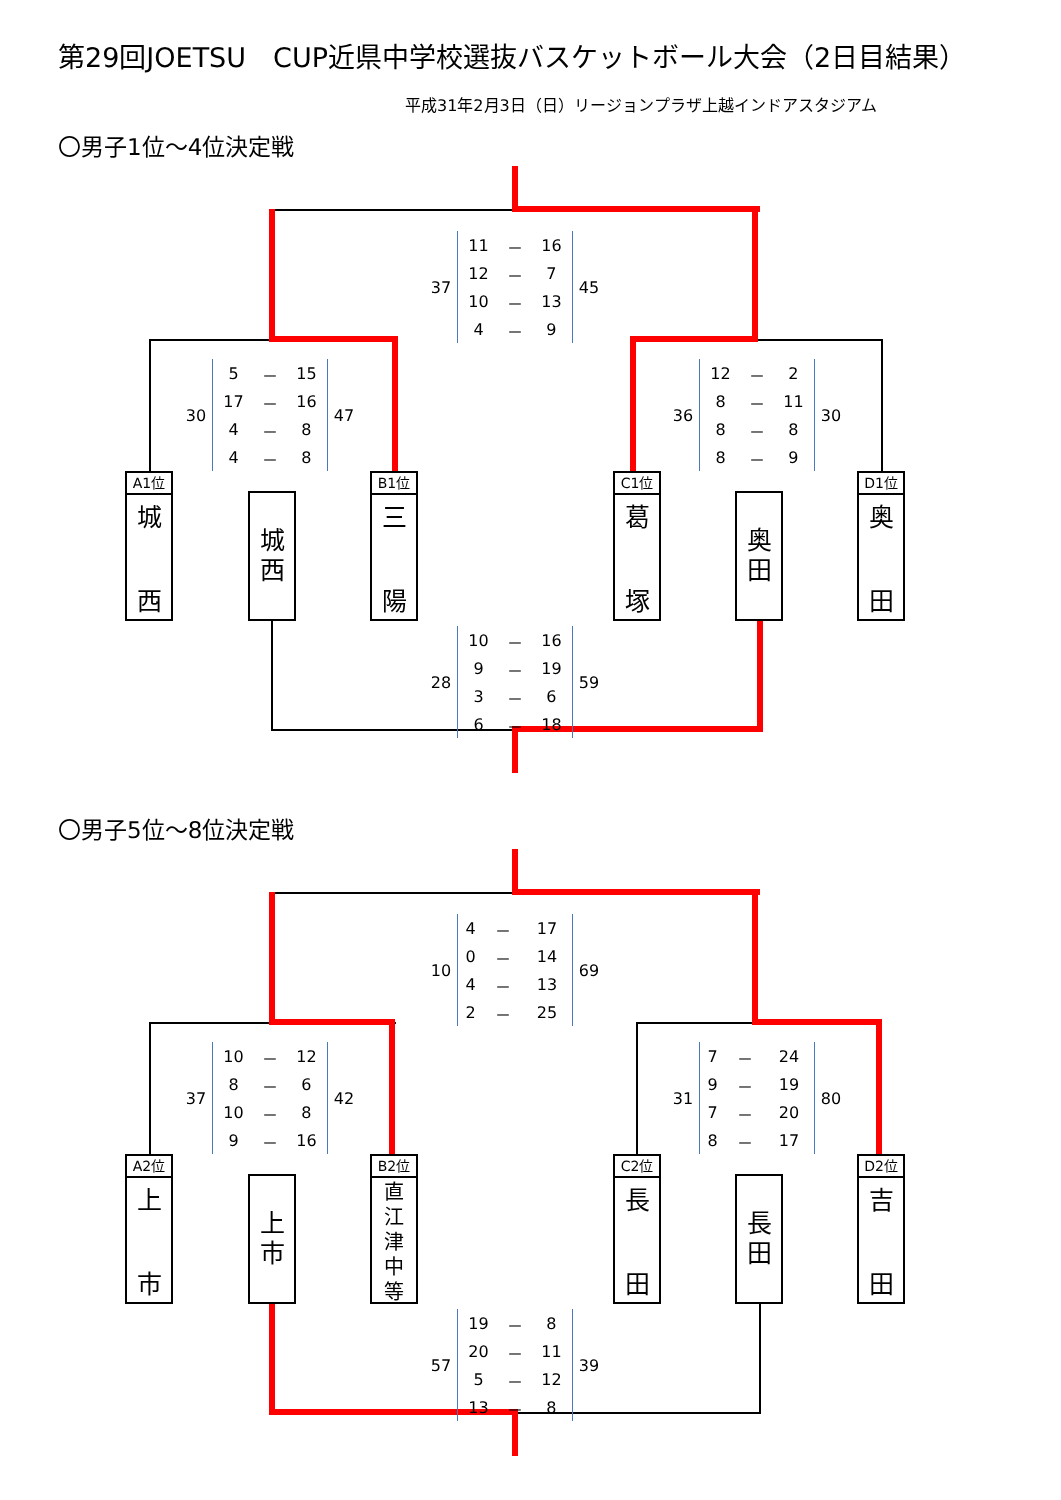第29回JOETSU　CUP近県中学校選抜バスケットボール大会（2日目結果）
平成31年2月3日（日）リージョンプラザ上越インドアスタジアム
〇男子1位～4位決定戦
37
| 11 | － | 16 |
| 12 | － | 7 |
| 10 | － | 13 |
| 4 | － | 9 |
45
30
| 5 | － | 15 |
| 17 | － | 16 |
| 4 | － | 8 |
| 4 | － | 8 |
47
36
| 12 | － | 2 |
| 8 | － | 11 |
| 8 | － | 8 |
| 8 | － | 9 |
30
A1位
城
西
城
西
B1位
三
陽
C1位
葛
塚
奥
田
D1位
奥
田
28
| 10 | － | 16 |
| 9 | － | 19 |
| 3 | － | 6 |
| 6 | － | 18 |
59
〇男子5位～8位決定戦
10
| 4 | － | 17 |
| 0 | － | 14 |
| 4 | － | 13 |
| 2 | － | 25 |
69
37
| 10 | － | 12 |
| 8 | － | 6 |
| 10 | － | 8 |
| 9 | － | 16 |
42
31
| 7 | － | 24 |
| 9 | － | 19 |
| 7 | － | 20 |
| 8 | － | 17 |
80
A2位
上
市
上
市
B2位
直江津中等
C2位
長
田
長
田
D2位
吉
田
57
| 19 | － | 8 |
| 20 | － | 11 |
| 5 | － | 12 |
| 13 | － | 8 |
39